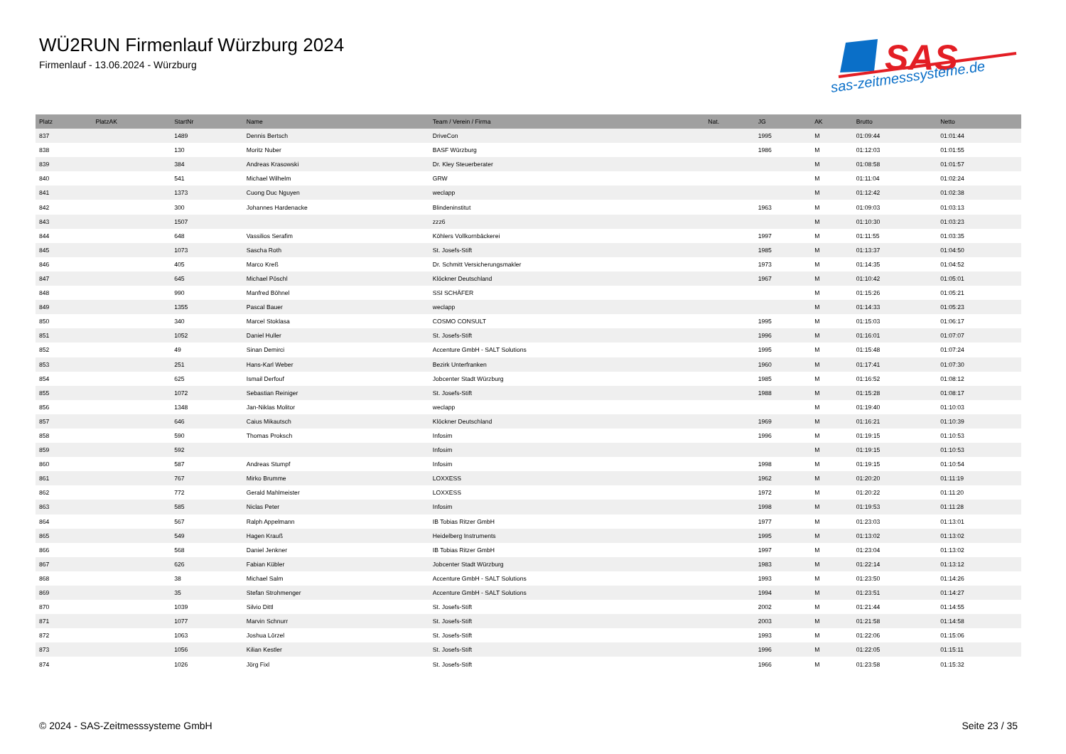WÜ2RUN Firmenlauf Würzburg 2024
Firmenlauf - 13.06.2024 - Würzburg
SAS
sas-zeitmesssysteme.de
| Platz | PlatzAK | StartNr | Name | Team / Verein / Firma | Nat. | JG | AK | Brutto | Netto |
| --- | --- | --- | --- | --- | --- | --- | --- | --- | --- |
| 837 | | 1489 | Dennis Bertsch | DriveCon | | 1995 | M | 01:09:44 | 01:01:44 |
| 838 | | 130 | Moritz Nuber | BASF Würzburg | | 1986 | M | 01:12:03 | 01:01:55 |
| 839 | | 384 | Andreas Krasowski | Dr. Kley Steuerberater | | | M | 01:08:58 | 01:01:57 |
| 840 | | 541 | Michael Wilhelm | GRW | | | M | 01:11:04 | 01:02:24 |
| 841 | | 1373 | Cuong Duc Nguyen | weclapp | | | M | 01:12:42 | 01:02:38 |
| 842 | | 300 | Johannes Hardenacke | Blindeninstitut | | 1963 | M | 01:09:03 | 01:03:13 |
| 843 | | 1507 | | zzz6 | | | M | 01:10:30 | 01:03:23 |
| 844 | | 648 | Vassilios Serafim | Köhlers Vollkornbäckerei | | 1997 | M | 01:11:55 | 01:03:35 |
| 845 | | 1073 | Sascha Roth | St. Josefs-Stift | | 1985 | M | 01:13:37 | 01:04:50 |
| 846 | | 405 | Marco Kreß | Dr. Schmitt Versicherungsmakler | | 1973 | M | 01:14:35 | 01:04:52 |
| 847 | | 645 | Michael Pöschl | Klöckner Deutschland | | 1967 | M | 01:10:42 | 01:05:01 |
| 848 | | 990 | Manfred Böhnel | SSI SCHÄFER | | | M | 01:15:26 | 01:05:21 |
| 849 | | 1355 | Pascal Bauer | weclapp | | | M | 01:14:33 | 01:05:23 |
| 850 | | 340 | Marcel Stoklasa | COSMO CONSULT | | 1995 | M | 01:15:03 | 01:06:17 |
| 851 | | 1052 | Daniel Huller | St. Josefs-Stift | | 1996 | M | 01:16:01 | 01:07:07 |
| 852 | | 49 | Sinan Demirci | Accenture GmbH - SALT Solutions | | 1995 | M | 01:15:48 | 01:07:24 |
| 853 | | 251 | Hans-Karl Weber | Bezirk Unterfranken | | 1960 | M | 01:17:41 | 01:07:30 |
| 854 | | 625 | Ismail Derfouf | Jobcenter Stadt Würzburg | | 1985 | M | 01:16:52 | 01:08:12 |
| 855 | | 1072 | Sebastian Reiniger | St. Josefs-Stift | | 1988 | M | 01:15:28 | 01:08:17 |
| 856 | | 1348 | Jan-Niklas Molitor | weclapp | | | M | 01:19:40 | 01:10:03 |
| 857 | | 646 | Caius Mikautsch | Klöckner Deutschland | | 1969 | M | 01:16:21 | 01:10:39 |
| 858 | | 590 | Thomas Proksch | Infosim | | 1996 | M | 01:19:15 | 01:10:53 |
| 859 | | 592 | | Infosim | | | M | 01:19:15 | 01:10:53 |
| 860 | | 587 | Andreas Stumpf | Infosim | | 1998 | M | 01:19:15 | 01:10:54 |
| 861 | | 767 | Mirko Brumme | LOXXESS | | 1962 | M | 01:20:20 | 01:11:19 |
| 862 | | 772 | Gerald Mahlmeister | LOXXESS | | 1972 | M | 01:20:22 | 01:11:20 |
| 863 | | 585 | Niclas Peter | Infosim | | 1998 | M | 01:19:53 | 01:11:28 |
| 864 | | 567 | Ralph Appelmann | IB Tobias Ritzer GmbH | | 1977 | M | 01:23:03 | 01:13:01 |
| 865 | | 549 | Hagen Krauß | Heidelberg Instruments | | 1995 | M | 01:13:02 | 01:13:02 |
| 866 | | 568 | Daniel Jenkner | IB Tobias Ritzer GmbH | | 1997 | M | 01:23:04 | 01:13:02 |
| 867 | | 626 | Fabian Kübler | Jobcenter Stadt Würzburg | | 1983 | M | 01:22:14 | 01:13:12 |
| 868 | | 38 | Michael Salm | Accenture GmbH - SALT Solutions | | 1993 | M | 01:23:50 | 01:14:26 |
| 869 | | 35 | Stefan Strohmenger | Accenture GmbH - SALT Solutions | | 1994 | M | 01:23:51 | 01:14:27 |
| 870 | | 1039 | Silvio Dittl | St. Josefs-Stift | | 2002 | M | 01:21:44 | 01:14:55 |
| 871 | | 1077 | Marvin Schnurr | St. Josefs-Stift | | 2003 | M | 01:21:58 | 01:14:58 |
| 872 | | 1063 | Joshua Lörzel | St. Josefs-Stift | | 1993 | M | 01:22:06 | 01:15:06 |
| 873 | | 1056 | Kilian Kestler | St. Josefs-Stift | | 1996 | M | 01:22:05 | 01:15:11 |
| 874 | | 1026 | Jörg Fixl | St. Josefs-Stift | | 1966 | M | 01:23:58 | 01:15:32 |
© 2024 - SAS-Zeitmesssysteme GmbH Seite 23 / 35